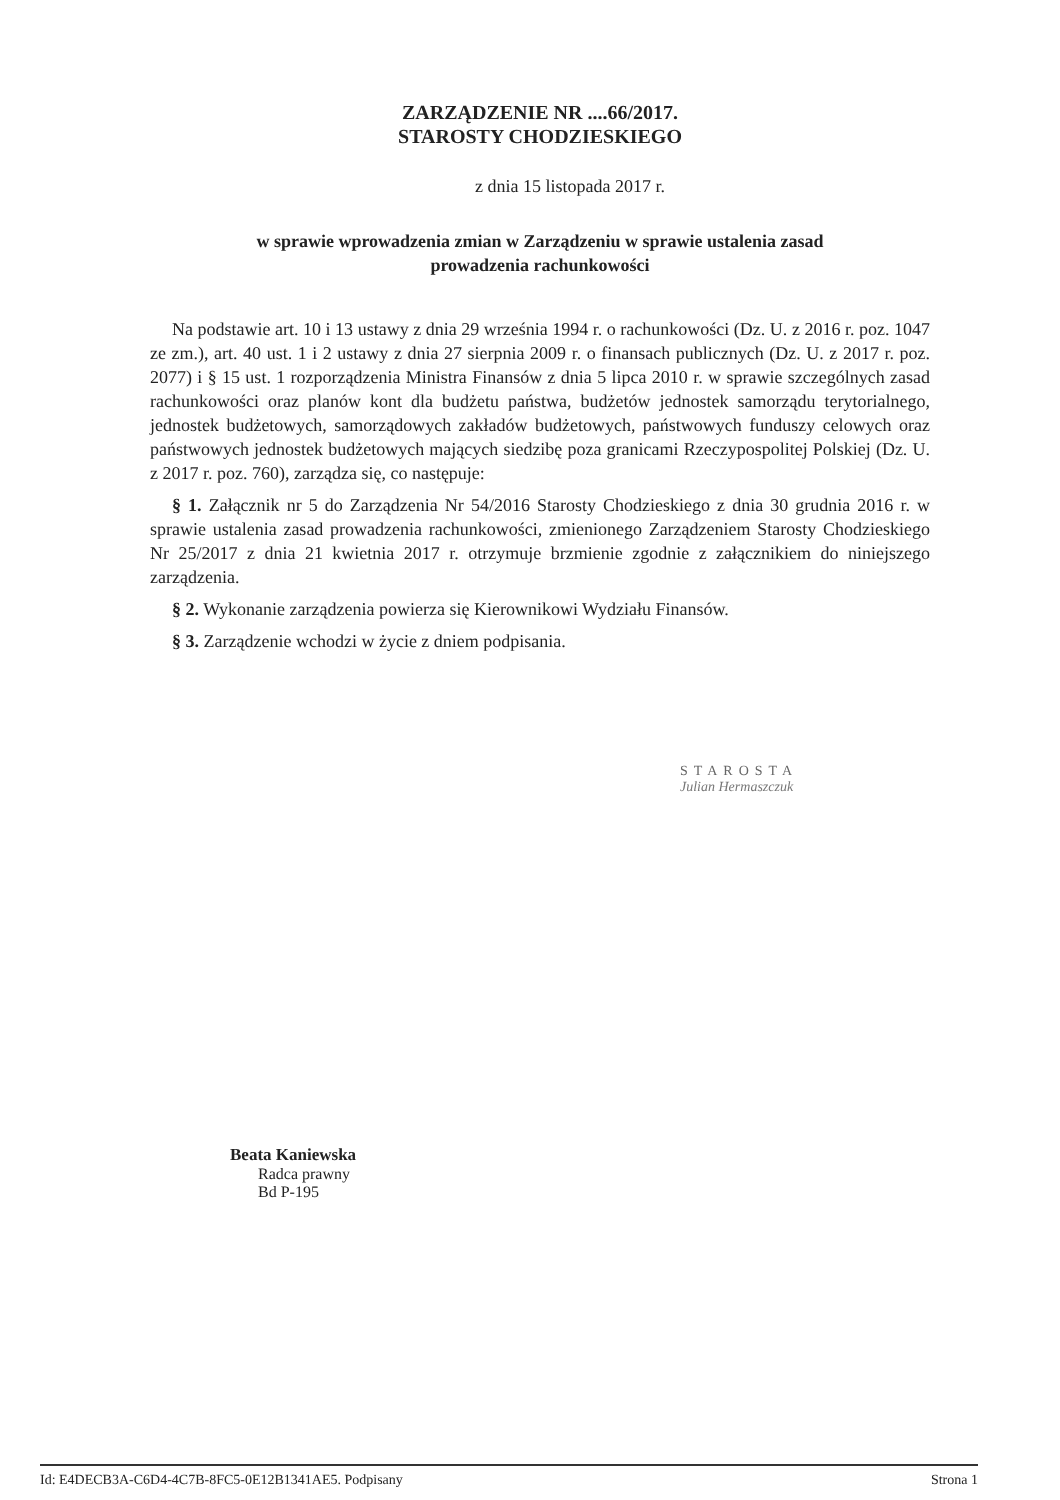ZARZĄDZENIE NR ....66/2017.
STAROSTY CHODZIESKIEGO
z dnia 15 listopada 2017 r.
w sprawie wprowadzenia zmian w Zarządzeniu w sprawie ustalenia zasad
prowadzenia rachunkowości
Na podstawie art. 10 i 13 ustawy z dnia 29 września 1994 r. o rachunkowości (Dz. U. z 2016 r. poz. 1047 ze zm.), art. 40 ust. 1 i 2 ustawy z dnia 27 sierpnia 2009 r. o finansach publicznych (Dz. U. z 2017 r. poz. 2077) i § 15 ust. 1 rozporządzenia Ministra Finansów z dnia 5 lipca 2010 r. w sprawie szczególnych zasad rachunkowości oraz planów kont dla budżetu państwa, budżetów jednostek samorządu terytorialnego, jednostek budżetowych, samorządowych zakładów budżetowych, państwowych funduszy celowych oraz państwowych jednostek budżetowych mających siedzibę poza granicami Rzeczypospolitej Polskiej (Dz. U. z 2017 r. poz. 760), zarządza się, co następuje:
§ 1. Załącznik nr 5 do Zarządzenia Nr 54/2016 Starosty Chodzieskiego z dnia 30 grudnia 2016 r. w sprawie ustalenia zasad prowadzenia rachunkowości, zmienionego Zarządzeniem Starosty Chodzieskiego Nr 25/2017 z dnia 21 kwietnia 2017 r. otrzymuje brzmienie zgodnie z załącznikiem do niniejszego zarządzenia.
§ 2. Wykonanie zarządzenia powierza się Kierownikowi Wydziału Finansów.
§ 3. Zarządzenie wchodzi w życie z dniem podpisania.
STAROSTA
Julian Hermaszczuk
Beata Kaniewska
Radca prawny
Bd P-195
Id: E4DECB3A-C6D4-4C7B-8FC5-0E12B1341AE5. Podpisany Strona 1